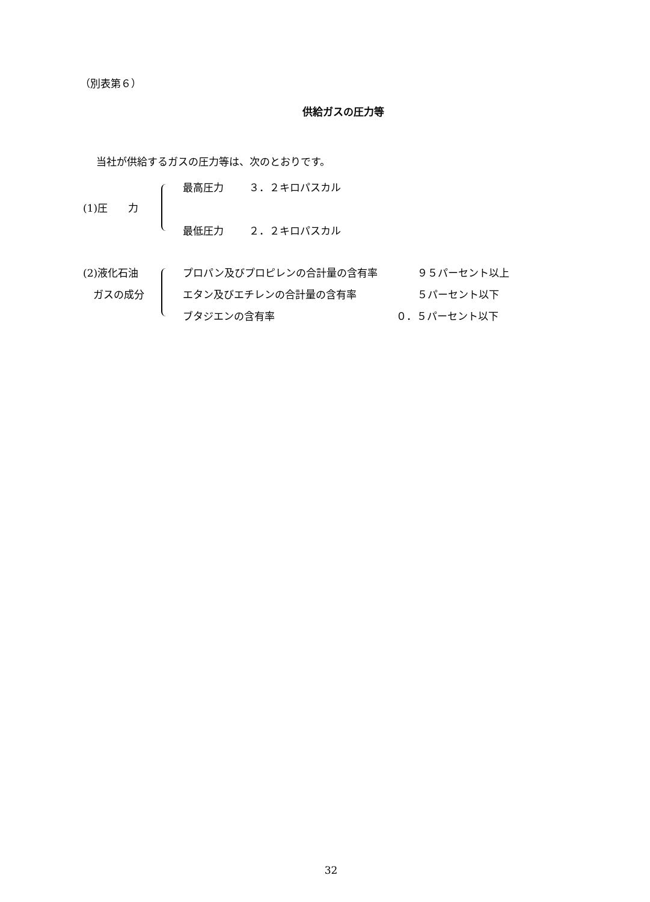（別表第６）
供給ガスの圧力等
当社が供給するガスの圧力等は、次のとおりです。
(1)圧　　力
最高圧力 ３．２キロパスカル
最低圧力 ２．２キロパスカル
(2)液化石油
　ガスの成分
プロパン及びプロピレンの合計量の含有率 ９５パーセント以上
エタン及びエチレンの合計量の含有率 ５パーセント以下
ブタジエンの含有率 ０．５パーセント以下
32